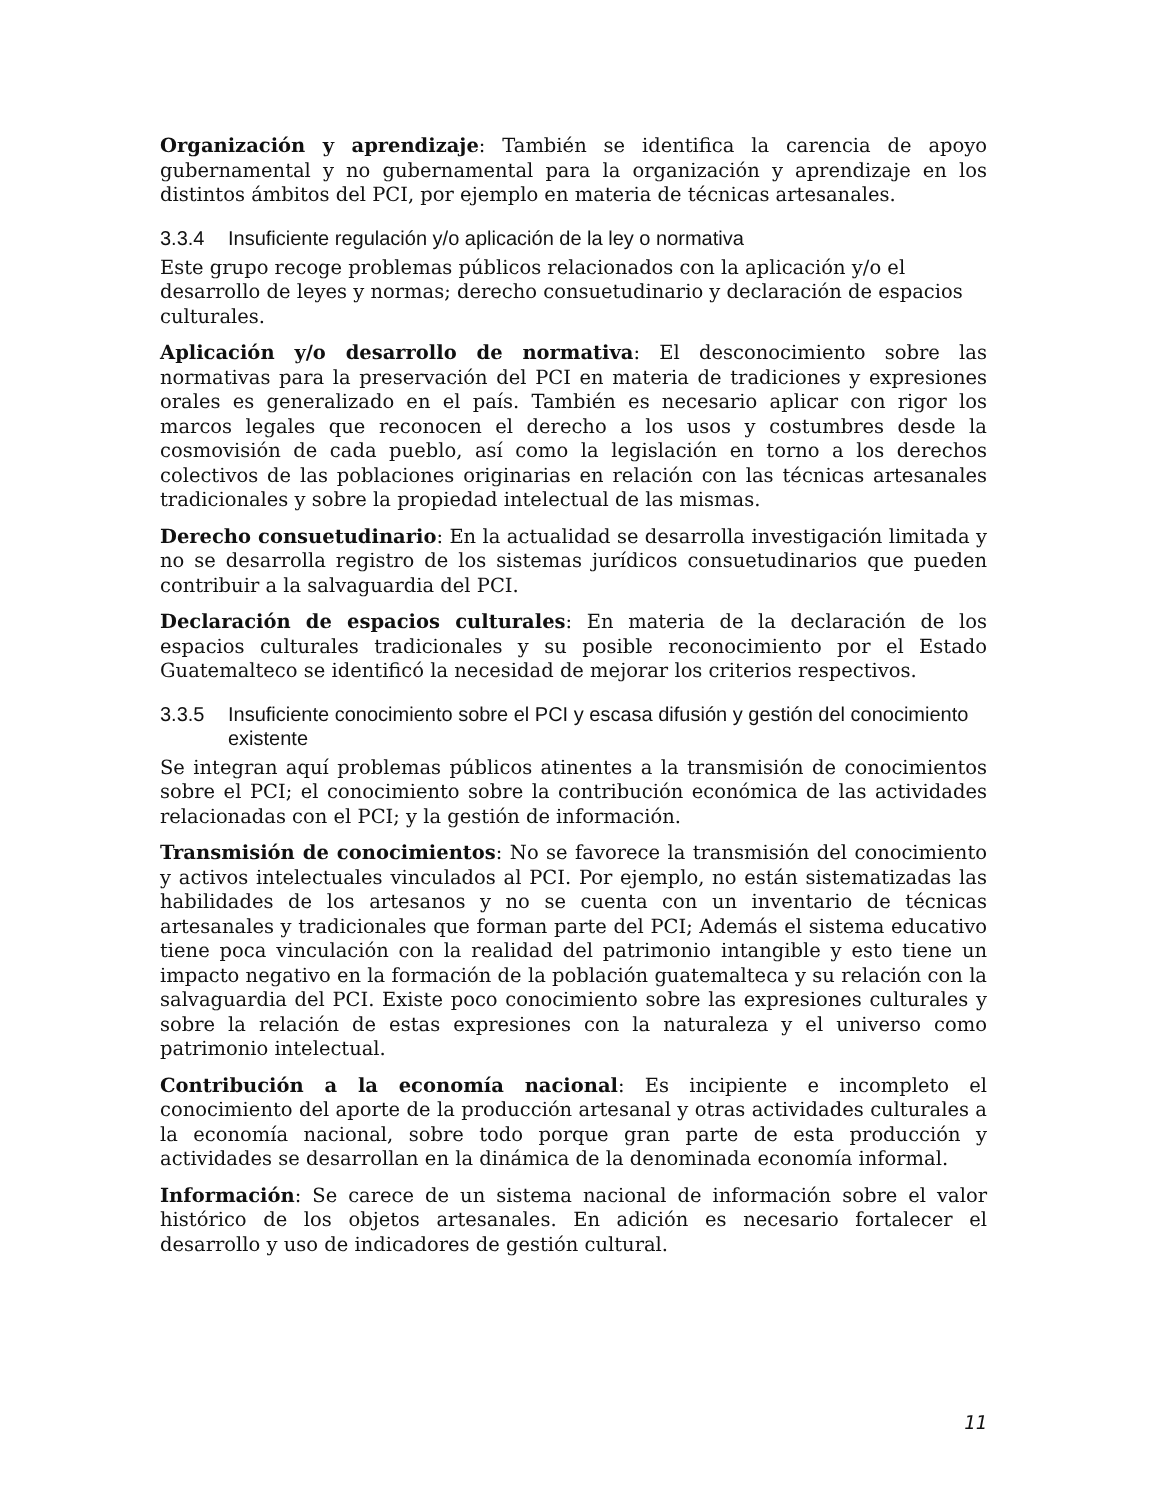Organización y aprendizaje: También se identifica la carencia de apoyo gubernamental y no gubernamental para la organización y aprendizaje en los distintos ámbitos del PCI, por ejemplo en materia de técnicas artesanales.
3.3.4 Insuficiente regulación y/o aplicación de la ley o normativa
Este grupo recoge problemas públicos relacionados con la aplicación y/o el desarrollo de leyes y normas; derecho consuetudinario y declaración de espacios culturales.
Aplicación y/o desarrollo de normativa: El desconocimiento sobre las normativas para la preservación del PCI en materia de tradiciones y expresiones orales es generalizado en el país. También es necesario aplicar con rigor los marcos legales que reconocen el derecho a los usos y costumbres desde la cosmovisión de cada pueblo, así como la legislación en torno a los derechos colectivos de las poblaciones originarias en relación con las técnicas artesanales tradicionales y sobre la propiedad intelectual de las mismas.
Derecho consuetudinario: En la actualidad se desarrolla investigación limitada y no se desarrolla registro de los sistemas jurídicos consuetudinarios que pueden contribuir a la salvaguardia del PCI.
Declaración de espacios culturales: En materia de la declaración de los espacios culturales tradicionales y su posible reconocimiento por el Estado Guatemalteco se identificó la necesidad de mejorar los criterios respectivos.
3.3.5 Insuficiente conocimiento sobre el PCI y escasa difusión y gestión del conocimiento existente
Se integran aquí problemas públicos atinentes a la transmisión de conocimientos sobre el PCI; el conocimiento sobre la contribución económica de las actividades relacionadas con el PCI; y la gestión de información.
Transmisión de conocimientos: No se favorece la transmisión del conocimiento y activos intelectuales vinculados al PCI. Por ejemplo, no están sistematizadas las habilidades de los artesanos y no se cuenta con un inventario de técnicas artesanales y tradicionales que forman parte del PCI; Además el sistema educativo tiene poca vinculación con la realidad del patrimonio intangible y esto tiene un impacto negativo en la formación de la población guatemalteca y su relación con la salvaguardia del PCI. Existe poco conocimiento sobre las expresiones culturales y sobre la relación de estas expresiones con la naturaleza y el universo como patrimonio intelectual.
Contribución a la economía nacional: Es incipiente e incompleto el conocimiento del aporte de la producción artesanal y otras actividades culturales a la economía nacional, sobre todo porque gran parte de esta producción y actividades se desarrollan en la dinámica de la denominada economía informal.
Información: Se carece de un sistema nacional de información sobre el valor histórico de los objetos artesanales. En adición es necesario fortalecer el desarrollo y uso de indicadores de gestión cultural.
11